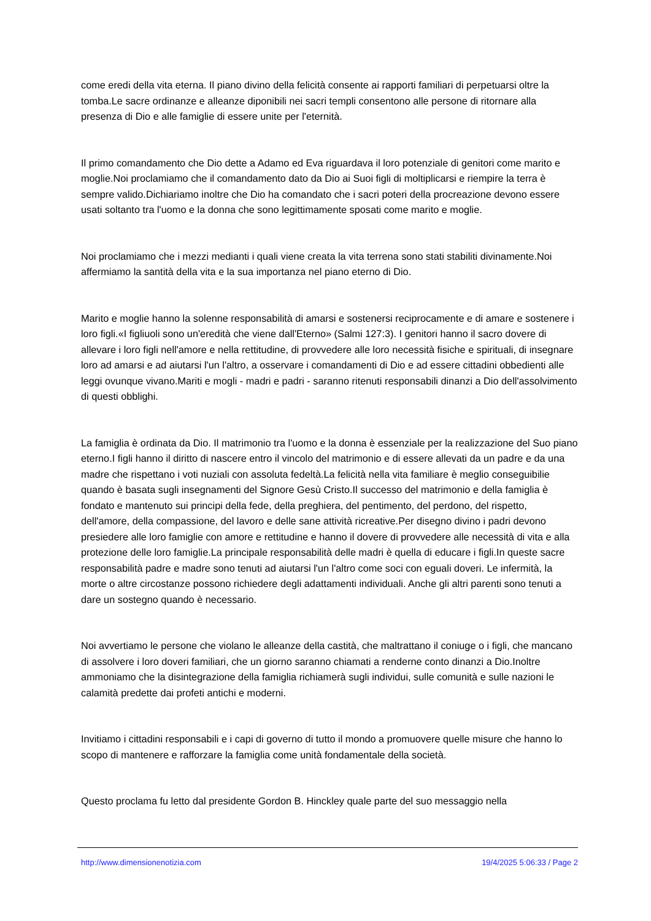come eredi della vita eterna. Il piano divino della felicità consente ai rapporti familiari di perpetuarsi oltre la tomba.Le sacre ordinanze e alleanze diponibili nei sacri templi consentono alle persone di ritornare alla presenza di Dio e alle famiglie di essere unite per l'eternità.
Il primo comandamento che Dio dette a Adamo ed Eva riguardava il loro potenziale di genitori come marito e moglie.Noi proclamiamo che il comandamento dato da Dio ai Suoi figli di moltiplicarsi e riempire la terra è sempre valido.Dichiariamo inoltre che Dio ha comandato che i sacri poteri della procreazione devono essere usati soltanto tra l'uomo e la donna che sono legittimamente sposati come marito e moglie.
Noi proclamiamo che i mezzi medianti i quali viene creata la vita terrena sono stati stabiliti divinamente.Noi affermiamo la santità della vita e la sua importanza nel piano eterno di Dio.
Marito e moglie hanno la solenne responsabilità di amarsi e sostenersi reciprocamente e di amare e sostenere i loro figli.«I figliuoli sono un'eredità che viene dall'Eterno» (Salmi 127:3). I genitori hanno il sacro dovere di allevare i loro figli nell'amore e nella rettitudine, di provvedere alle loro necessità fisiche e spirituali, di insegnare loro ad amarsi e ad aiutarsi l'un l'altro, a osservare i comandamenti di Dio e ad essere cittadini obbedienti alle leggi ovunque vivano.Mariti e mogli - madri e padri - saranno ritenuti responsabili dinanzi a Dio dell'assolvimento di questi obblighi.
La famiglia è ordinata da Dio. Il matrimonio tra l'uomo e la donna è essenziale per la realizzazione del Suo piano eterno.I figli hanno il diritto di nascere entro il vincolo del matrimonio e di essere allevati da un padre e da una madre che rispettano i voti nuziali con assoluta fedeltà.La felicità nella vita familiare è meglio conseguibilie quando è basata sugli insegnamenti del Signore Gesù Cristo.Il successo del matrimonio e della famiglia è fondato e mantenuto sui principi della fede, della preghiera, del pentimento, del perdono, del rispetto, dell'amore, della compassione, del lavoro e delle sane attività ricreative.Per disegno divino i padri devono presiedere alle loro famiglie con amore e rettitudine e hanno il dovere di provvedere alle necessità di vita e alla protezione delle loro famiglie.La principale responsabilità delle madri è quella di educare i figli.In queste sacre responsabilità padre e madre sono tenuti ad aiutarsi l'un l'altro come soci con eguali doveri. Le infermità, la morte o altre circostanze possono richiedere degli adattamenti individuali. Anche gli altri parenti sono tenuti a dare un sostegno quando è necessario.
Noi avvertiamo le persone che violano le alleanze della castità, che maltrattano il coniuge o i figli, che mancano di assolvere i loro doveri familiari, che un giorno saranno chiamati a renderne conto dinanzi a Dio.Inoltre ammoniamo che la disintegrazione della famiglia richiamerà sugli individui, sulle comunità e sulle nazioni le calamità predette dai profeti antichi e moderni.
Invitiamo i cittadini responsabili e i capi di governo di tutto il mondo a promuovere quelle misure che hanno lo scopo di mantenere e rafforzare la famiglia come unità fondamentale della società.
Questo proclama fu letto dal presidente Gordon B. Hinckley quale parte del suo messaggio nella
http://www.dimensionenotizia.com 19/4/2025 5:06:33 / Page 2